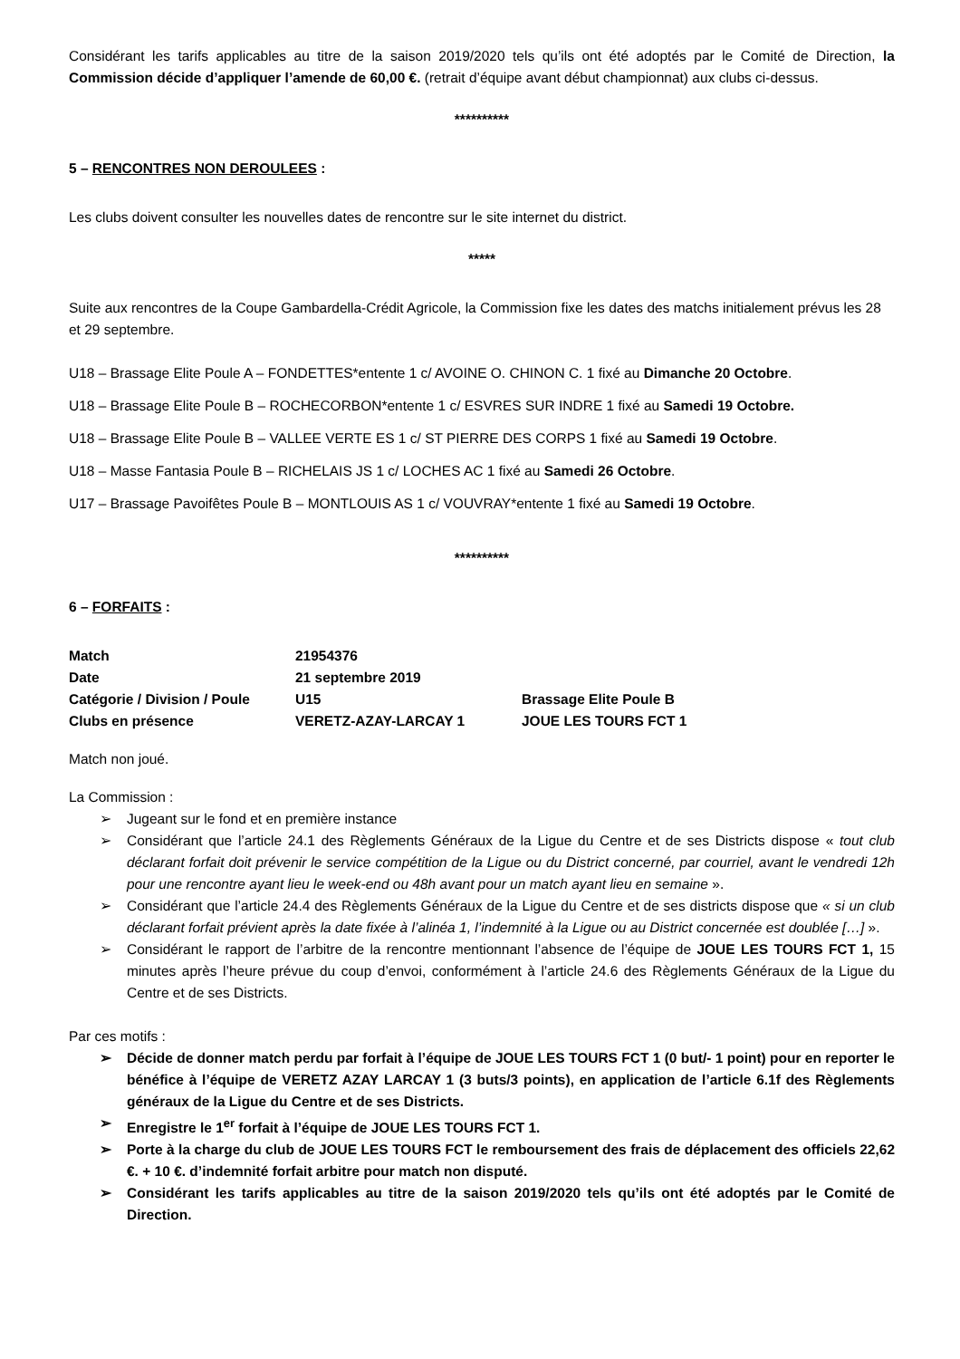Considérant les tarifs applicables au titre de la saison 2019/2020 tels qu’ils ont été adoptés par le Comité de Direction, la Commission décide d’appliquer l’amende de 60,00 €. (retrait d’équipe avant début championnat) aux clubs ci-dessus.
**********
5 – RENCONTRES NON DEROULEES :
Les clubs doivent consulter les nouvelles dates de rencontre sur le site internet du district.
*****
Suite aux rencontres de la Coupe Gambardella-Crédit Agricole, la Commission fixe les dates des matchs initialement prévus les 28 et 29 septembre.
U18 – Brassage Elite Poule A – FONDETTES*entente 1 c/ AVOINE O. CHINON C. 1 fixé au Dimanche 20 Octobre.
U18 – Brassage Elite Poule B – ROCHECORBON*entente 1 c/ ESVRES SUR INDRE 1 fixé au Samedi 19 Octobre.
U18 – Brassage Elite Poule B – VALLEE VERTE ES 1 c/ ST PIERRE DES CORPS 1 fixé au Samedi 19 Octobre.
U18 – Masse Fantasia Poule B – RICHELAIS JS 1 c/ LOCHES AC 1 fixé au Samedi 26 Octobre.
U17 – Brassage Pavoifêtes Poule B – MONTLOUIS AS 1 c/ VOUVRAY*entente 1 fixé au Samedi 19 Octobre.
**********
6 – FORFAITS :
| Match | 21954376 | |
| Date | 21 septembre 2019 | |
| Catégorie / Division / Poule | U15 | Brassage Elite Poule B |
| Clubs en présence | VERETZ-AZAY-LARCAY 1 | JOUE LES TOURS FCT 1 |
Match non joué.
La Commission :
➢ Jugeant sur le fond et en première instance
➢ Considérant que l’article 24.1 des Règlements Généraux de la Ligue du Centre et de ses Districts dispose « tout club déclarant forfait doit prévenir le service compétition de la Ligue ou du District concerné, par courriel, avant le vendredi 12h pour une rencontre ayant lieu le week-end ou 48h avant pour un match ayant lieu en semaine ».
➢ Considérant que l’article 24.4 des Règlements Généraux de la Ligue du Centre et de ses districts dispose que « si un club déclarant forfait prévient après la date fixée à l’alinéa 1, l’indemnité à la Ligue ou au District concernée est doublée […] ».
➢ Considérant le rapport de l’arbitre de la rencontre mentionnant l’absence de l’équipe de JOUE LES TOURS FCT 1, 15 minutes après l’heure prévue du coup d’envoi, conformément à l’article 24.6 des Règlements Généraux de la Ligue du Centre et de ses Districts.
Par ces motifs :
➢ Décide de donner match perdu par forfait à l’équipe de JOUE LES TOURS FCT 1 (0 but/- 1 point) pour en reporter le bénéfice à l’équipe de VERETZ AZAY LARCAY 1 (3 buts/3 points), en application de l’article 6.1f des Règlements généraux de la Ligue du Centre et de ses Districts.
➢ Enregistre le 1<sup>er</sup> forfait à l’équipe de JOUE LES TOURS FCT 1.
➢ Porte à la charge du club de JOUE LES TOURS FCT le remboursement des frais de déplacement des officiels 22,62 €. + 10 €. d’indemnité forfait arbitre pour match non disputé.
➢ Considérant les tarifs applicables au titre de la saison 2019/2020 tels qu’ils ont été adoptés par le Comité de Direction.